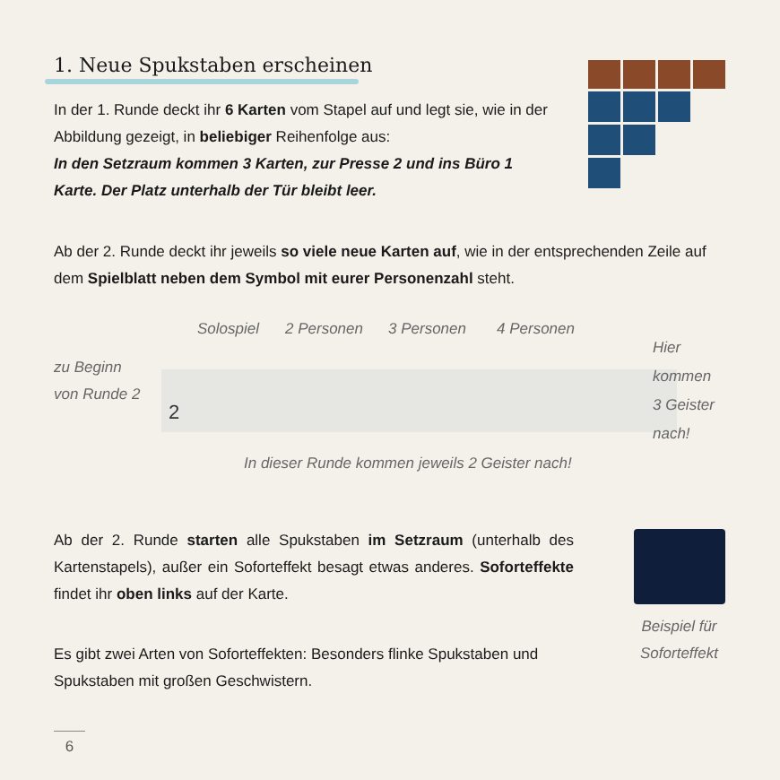1. Neue Spukstaben erscheinen
In der 1. Runde deckt ihr 6 Karten vom Stapel auf und legt sie, wie in der Abbildung gezeigt, in beliebiger Reihenfolge aus:
In den Setzraum kommen 3 Karten, zur Presse 2 und ins Büro 1 Karte. Der Platz unterhalb der Tür bleibt leer.
Ab der 2. Runde deckt ihr jeweils so viele neue Karten auf, wie in der entsprechenden Zeile auf dem Spielblatt neben dem Symbol mit eurer Personenzahl steht.
Solospiel 2 Personen 3 Personen 4 Personen
zu Beginn
von Runde 2
2
Hier
kommen
3 Geister
nach!
In dieser Runde kommen jeweils 2 Geister nach!
Ab der 2. Runde starten alle Spukstaben im Setzraum (unterhalb des Kartenstapels), außer ein Soforteffekt besagt etwas anderes. Soforteffekte findet ihr oben links auf der Karte.
Beispiel für Soforteffekt
Es gibt zwei Arten von Soforteffekten: Besonders flinke Spukstaben und Spukstaben mit großen Geschwistern.
6